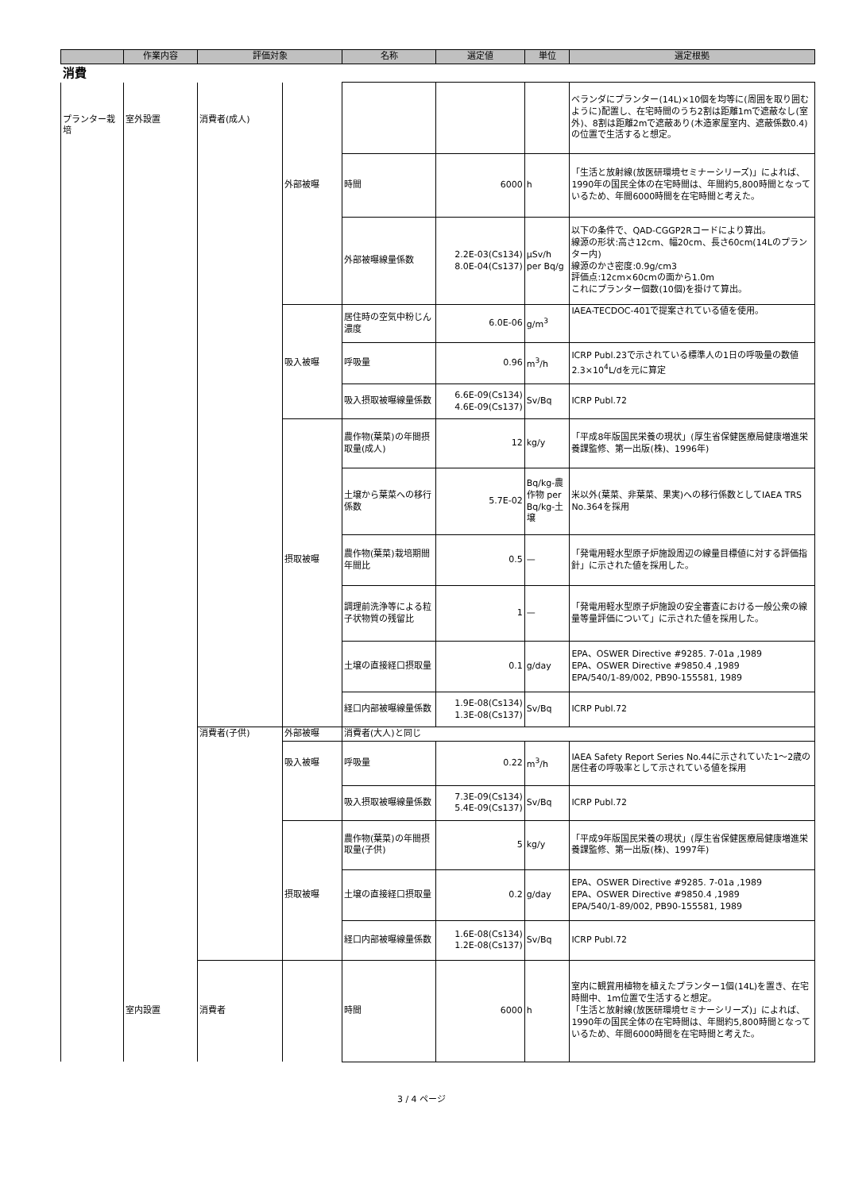| | 作業内容 | 評価対象 | | 名称 | 選定値 | 単位 | 選定根拠 |
| --- | --- | --- | --- | --- | --- | --- | --- |
| 消費 | | | | | | | |
| プランター栽培 | 室外設置 | 消費者(成人) | | | | | ベランダにプランター(14L)×10個を均等に(周囲を取り囲むように)配置し、在宅時間のうち2割は距離1mで遮蔽なし(室外)、8割は距離2mで遮蔽あり(木造家屋室内、遮蔽係数0.4)の位置で生活すると想定。 |
| | | | 外部被曝 | 時間 | 6000 | h | 「生活と放射線(放医研環境セミナーシリーズ)」によれば、1990年の国民全体の在宅時間は、年間約5,800時間となっているため、年間6000時間を在宅時間と考えた。 |
| | | | | 外部被曝線量係数 | 2.2E-03(Cs134) 8.0E-04(Cs137) | μSv/h per Bq/g | 以下の条件で、QAD-CGGP2Rコードにより算出。 線源の形状:高さ12cm、幅20cm、長さ60cm(14Lのプランター内) 線源のかさ密度:0.9g/cm3 評価点:12cm×60cmの面から1.0m これにプランター個数(10個)を掛けて算出。 |
| | | | | 居住時の空気中粉じん濃度 | 6.0E-06 | g/m<sup>3</sup> | IAEA-TECDOC-401で提案されている値を使用。 |
| | | | 吸入被曝 | 呼吸量 | 0.96 | m<sup>3</sup>/h | ICRP Publ.23で示されている標準人の1日の呼吸量の数値2.3×10<sup>4</sup>L/dを元に算定 |
| | | | | 吸入摂取被曝線量係数 | 6.6E-09(Cs134) 4.6E-09(Cs137) | Sv/Bq | ICRP Publ.72 |
| | | | | 農作物(葉菜)の年間摂取量(成人) | 12 | kg/y | 「平成8年版国民栄養の現状」(厚生省保健医療局健康増進栄養課監修、第一出版(株)、1996年) |
| | | | | 土壌から葉菜への移行係数 | 5.7E-02 | Bq/kg-農作物 per Bq/kg-土壌 | 米以外(葉菜、非葉菜、果実)への移行係数としてIAEA TRS No.364を採用 |
| | | | 摂取被曝 | 農作物(葉菜)栽培期間年間比 | 0.5 | — | 「発電用軽水型原子炉施設周辺の線量目標値に対する評価指針」に示された値を採用した。 |
| | | | | 調理前洗浄等による粒子状物質の残留比 | 1 | — | 「発電用軽水型原子炉施設の安全審査における一般公衆の線量等量評価について」に示された値を採用した。 |
| | | | | 土壌の直接経口摂取量 | 0.1 | g/day | EPA、OSWER Directive #9285. 7-01a ,1989 EPA、OSWER Directive #9850.4 ,1989 EPA/540/1-89/002, PB90-155581, 1989 |
| | | | | 経口内部被曝線量係数 | 1.9E-08(Cs134) 1.3E-08(Cs137) | Sv/Bq | ICRP Publ.72 |
| | | 消費者(子供) | 外部被曝 | 消費者(大人)と同じ | | | |
| | | | 吸入被曝 | 呼吸量 | 0.22 | m<sup>3</sup>/h | IAEA Safety Report Series No.44に示されていた1～2歳の居住者の呼吸率として示されている値を採用 |
| | | | | 吸入摂取被曝線量係数 | 7.3E-09(Cs134) 5.4E-09(Cs137) | Sv/Bq | ICRP Publ.72 |
| | | | | 農作物(葉菜)の年間摂取量(子供) | 5 | kg/y | 「平成9年版国民栄養の現状」(厚生省保健医療局健康増進栄養課監修、第一出版(株)、1997年) |
| | | | 摂取被曝 | 土壌の直接経口摂取量 | 0.2 | g/day | EPA、OSWER Directive #9285. 7-01a ,1989 EPA、OSWER Directive #9850.4 ,1989 EPA/540/1-89/002, PB90-155581, 1989 |
| | | | | 経口内部被曝線量係数 | 1.6E-08(Cs134) 1.2E-08(Cs137) | Sv/Bq | ICRP Publ.72 |
| | 室内設置 | 消費者 | | 時間 | 6000 | h | 室内に観賞用植物を植えたプランター1個(14L)を置き、在宅時間中、1m位置で生活すると想定。 「生活と放射線(放医研環境セミナーシリーズ)」によれば、1990年の国民全体の在宅時間は、年間約5,800時間となっているため、年間6000時間を在宅時間と考えた。 |
3 / 4 ページ